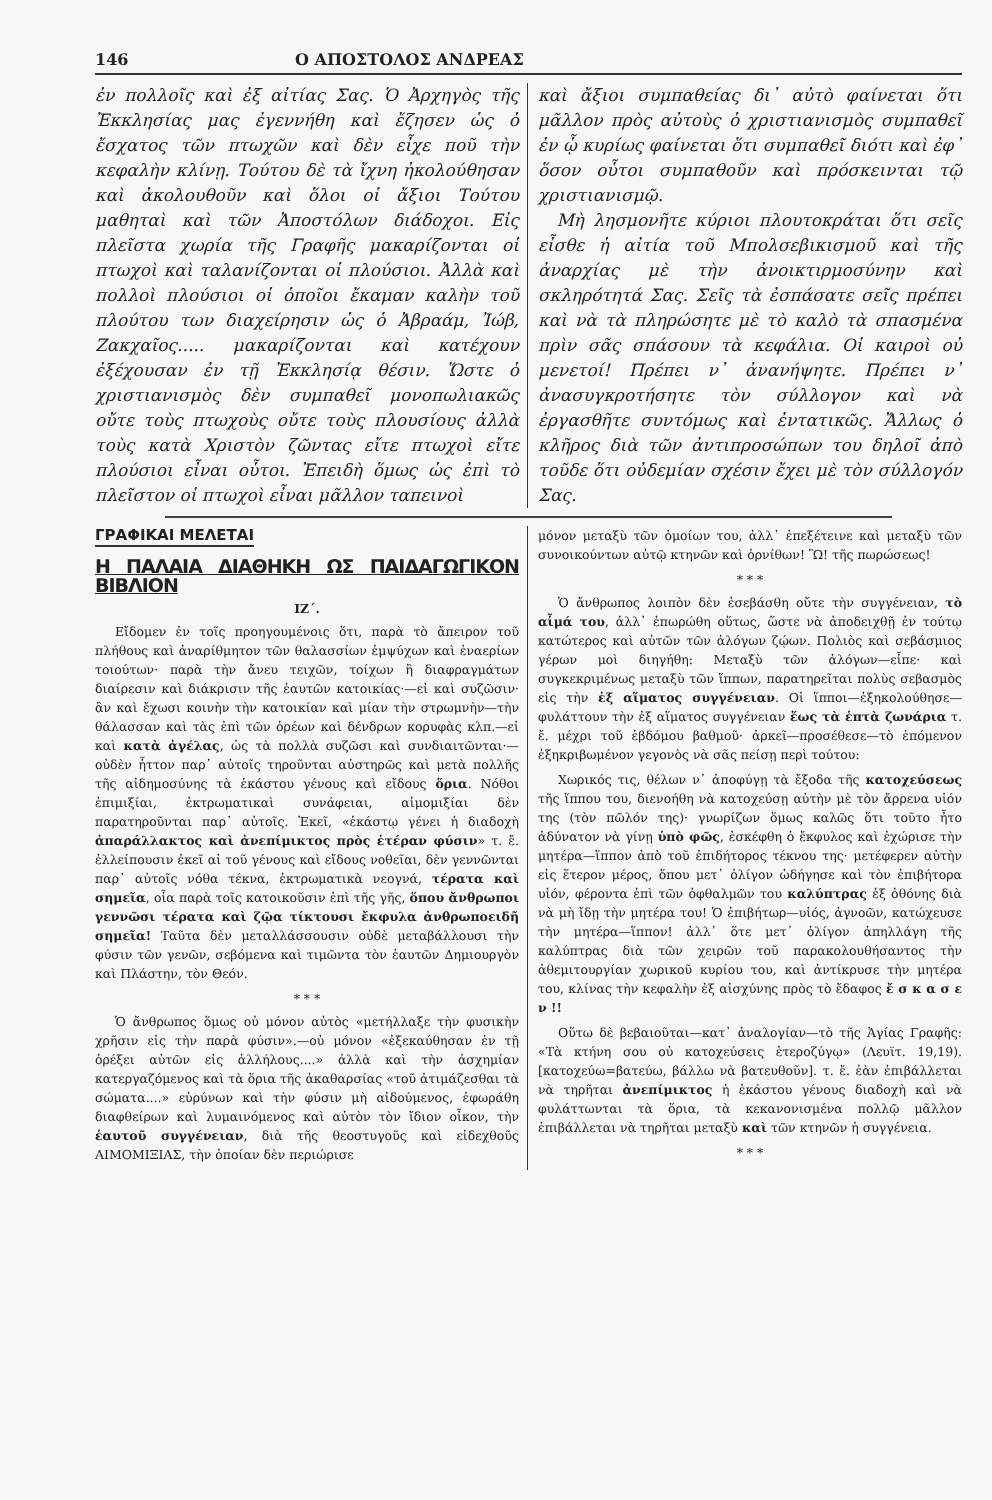146 Ο ΑΠΟΣΤΟΛΟΣ ΑΝΔΡΕΑΣ
ἐν πολλοῖς καὶ ἐξ αἰτίας Σας. Ὁ Ἀρχηγὸς τῆς Ἐκκλησίας μας ἐγεννήθη καὶ ἔζησεν ὡς ὁ ἔσχατος τῶν πτωχῶν καὶ δὲν εἶχε ποῦ τὴν κεφαλὴν κλίνῃ. Τούτου δὲ τὰ ἴχνη ἠκολούθησαν καὶ ἀκολουθοῦν καὶ ὅλοι οἱ ἄξιοι Τούτου μαθηταὶ καὶ τῶν Ἀποστόλων διάδοχοι. Εἰς πλεῖστα χωρία τῆς Γραφῆς μακαρίζονται οἱ πτωχοὶ καὶ ταλανίζονται οἱ πλούσιοι. Ἀλλὰ καὶ πολλοὶ πλούσιοι οἱ ὁποῖοι ἔκαμαν καλὴν τοῦ πλούτου των διαχείρησιν ὡς ὁ Ἀβραάμ, Ἰώβ, Ζακχαῖος..... μακαρίζονται καὶ κατέχουν ἐξέχουσαν ἐν τῇ Ἐκκλησίᾳ θέσιν. Ὥστε ὁ χριστιανισμὸς δὲν συμπαθεῖ μονοπωλιακῶς οὔτε τοὺς πτωχοὺς οὔτε τοὺς πλουσίους ἀλλὰ τοὺς κατὰ Χριστὸν ζῶντας εἴτε πτωχοὶ εἴτε πλούσιοι εἶναι οὗτοι. Ἐπειδὴ ὅμως ὡς ἐπὶ τὸ πλεῖστον οἱ πτωχοὶ εἶναι μᾶλλον ταπεινοὶ
καὶ ἄξιοι συμπαθείας δι᾽ αὐτὸ φαίνεται ὅτι μᾶλλον πρὸς αὐτοὺς ὁ χριστιανισμὸς συμπαθεῖ ἐν ᾧ κυρίως φαίνεται ὅτι συμπαθεῖ διότι καὶ ἐφ᾽ ὅσον οὗτοι συμπαθοῦν καὶ πρόσκεινται τῷ χριστιανισμῷ.
Μὴ λησμονῆτε κύριοι πλουτοκράται ὅτι σεῖς εἶσθε ἡ αἰτία τοῦ Μπολσεβικισμοῦ καὶ τῆς ἀναρχίας μὲ τὴν ἀνοικτιρμοσύνην καὶ σκληρότητά Σας. Σεῖς τὰ ἐσπάσατε σεῖς πρέπει καὶ νὰ τὰ πληρώσητε μὲ τὸ καλὸ τὰ σπασμένα πρὶν σᾶς σπάσουν τὰ κεφάλια. Οἱ καιροὶ οὐ μενετοί! Πρέπει ν᾽ ἀνανήψητε. Πρέπει ν᾽ ἀνασυγκροτήσητε τὸν σύλλογον καὶ νὰ ἐργασθῆτε συντόμως καὶ ἐντατικῶς. Ἄλλως ὁ κλῆρος διὰ τῶν ἀντιπροσώπων του δηλοῖ ἀπὸ τοῦδε ὅτι οὐδεμίαν σχέσιν ἔχει μὲ τὸν σύλλογόν Σας.
ΓΡΑΦΙΚΑΙ ΜΕΛΕΤΑΙ
Η ΠΑΛΑΙΑ ΔΙΑΘΗΚΗ ΩΣ ΠΑΙΔΑΓΩΓΙΚΟΝ ΒΙΒΛΙΟΝ
ΙΖ΄.
Εἴδομεν ἐν τοῖς προηγουμένοις ὅτι, παρὰ τὸ ἄπειρον τοῦ πλήθους καὶ ἀναρίθμητον τῶν θαλασσίων ἐμψύχων καὶ ἐναερίων τοιούτων· παρὰ τὴν ἄνευ τειχῶν, τοίχων ἢ διαφραγμάτων διαίρεσιν καὶ διάκρισιν τῆς ἑαυτῶν κατοικίας·—εἰ καὶ συζῶσιν· ἂν καὶ ἔχωσι κοινὴν τὴν κατοικίαν καὶ μίαν τὴν στρωμνὴν—τὴν θάλασσαν καὶ τὰς ἐπὶ τῶν ὀρέων καὶ δένδρων κορυφὰς κλπ.—εἰ καὶ κατὰ ἀγέλας, ὡς τὰ πολλὰ συζῶσι καὶ συνδιαιτῶνται·—οὐδὲν ἧττον παρ᾽ αὐτοῖς τηροῦνται αὐστηρῶς καὶ μετὰ πολλῆς τῆς αἰδημοσύνης τὰ ἑκάστου γένους καὶ εἴδους ὅρια. Νόθοι ἐπιμιξίαι, ἐκτρωματικαὶ συνάφειαι, αἱμομιξίαι δὲν παρατηροῦνται παρ᾽ αὐτοῖς. Ἐκεῖ, «ἑκάστῳ γένει ἡ διαδοχὴ ἀπαράλλακτος καὶ ἀνεπίμικτος πρὸς ἑτέραν φύσιν» τ. ἔ. ἐλλείπουσιν ἐκεῖ αἱ τοῦ γένους καὶ εἴδους νοθεῖαι, δὲν γεννῶνται παρ᾽ αὐτοῖς νόθα τέκνα, ἐκτρωματικὰ νεογνά, τέρατα καὶ σημεῖα, οἷα παρὰ τοῖς κατοικοῦσιν ἐπὶ τῆς γῆς, ὅπου ἄνθρωποι γεννῶσι τέρατα καὶ ζῷα τίκτουσι ἔκφυλα ἀνθρωποειδῆ σημεῖα! Ταῦτα δὲν μεταλλάσσουσιν οὐδὲ μεταβάλλουσι τὴν φύσιν τῶν γενῶν, σεβόμενα καὶ τιμῶντα τὸν ἑαυτῶν Δημιουργὸν καὶ Πλάστην, τὸν Θεόν.
* * *
Ὁ ἄνθρωπος ὅμως οὐ μόνον αὐτὸς «μετήλλαξε τὴν φυσικὴν χρῆσιν εἰς τὴν παρὰ φύσιν».—οὐ μόνον «ἐξεκαύθησαν ἐν τῇ ὀρέξει αὐτῶν εἰς ἀλλήλους....» ἀλλὰ καὶ τὴν ἀσχημίαν κατεργαζόμενος καὶ τὰ ὅρια τῆς ἀκαθαρσίας «τοῦ ἀτιμάζεσθαι τὰ σώματα....» εὐρύνων καὶ τὴν φύσιν μὴ αἰδούμενος, ἐφωράθη διαφθείρων καὶ λυμαινόμενος καὶ αὐτὸν τὸν ἴδιον οἶκον, τὴν ἑαυτοῦ συγγένειαν, διὰ τῆς θεοστυγοῦς καὶ εἰδεχθοῦς ΑΙΜΟΜΙΞΙΑΣ, τὴν ὁποίαν δὲν περιώρισε
μόνον μεταξὺ τῶν ὁμοίων του, ἀλλ᾽ ἐπεξέτεινε καὶ μεταξὺ τῶν συνοικούντων αὐτῷ κτηνῶν καὶ ὀρνίθων! Ὢ! τῆς πωρώσεως!
* * *
Ὁ ἄνθρωπος λοιπὸν δὲν ἐσεβάσθη οὔτε τὴν συγγένειαν, τὸ αἷμά του, ἀλλ᾽ ἐπωρώθη οὕτως, ὥστε νὰ ἀποδειχθῇ ἐν τούτῳ κατώτερος καὶ αὐτῶν τῶν ἀλόγων ζῴων. Πολιὸς καὶ σεβάσμιος γέρων μοὶ διηγήθη: Μεταξὺ τῶν ἀλόγων—εἶπε· καὶ συγκεκριμένως μεταξὺ τῶν ἵππων, παρατηρεῖται πολὺς σεβασμὸς εἰς τὴν ἐξ αἵματος συγγένειαν. Οἱ ἵπποι—ἐξηκολούθησε—φυλάττουν τὴν ἐξ αἵματος συγγένειαν ἕως τὰ ἑπτὰ ζωνάρια τ. ἔ. μέχρι τοῦ ἑβδόμου βαθμοῦ· ἀρκεῖ—προσέθεσε—τὸ ἑπόμενον ἐξηκριβωμένον γεγονὸς νὰ σᾶς πείσῃ περὶ τούτου:
Χωρικός τις, θέλων ν᾽ ἀποφύγῃ τὰ ἔξοδα τῆς κατοχεύσεως τῆς ἵππου του, διενοήθη νὰ κατοχεύσῃ αὐτὴν μὲ τὸν ἄρρενα υἱόν της (τὸν πῶλόν της)· γνωρίζων ὅμως καλῶς ὅτι τοῦτο ἦτο ἀδύνατον νὰ γίνῃ ὑπὸ φῶς, ἐσκέφθη ὁ ἔκφυλος καὶ ἐχώρισε τὴν μητέρα—ἵππον ἀπὸ τοῦ ἐπιδήτορος τέκνου της· μετέφερεν αὐτὴν εἰς ἕτερον μέρος, ὅπου μετ᾽ ὀλίγον ὡδήγησε καὶ τὸν ἐπιβήτορα υἱόν, φέροντα ἐπὶ τῶν ὀφθαλμῶν του καλύπτρας ἐξ ὀθόνης διὰ νὰ μὴ ἴδῃ τὴν μητέρα του! Ὁ ἐπιβήτωρ—υἱός, ἀγνοῶν, κατώχευσε τὴν μητέρα—ἵππον! ἀλλ᾽ ὅτε μετ᾽ ὀλίγον ἀπηλλάγη τῆς καλύπτρας διὰ τῶν χειρῶν τοῦ παρακολουθήσαντος τὴν ἀθεμιτουργίαν χωρικοῦ κυρίου του, καὶ ἀντίκρυσε τὴν μητέρα του, κλίνας τὴν κεφαλὴν ἐξ αἰσχύνης πρὸς τὸ ἔδαφος ἔ σ κ α σ ε ν !!
Οὕτω δὲ βεβαιοῦται—κατ᾽ ἀναλογίαν—τὸ τῆς Ἁγίας Γραφῆς: «Τὰ κτήνη σου οὐ κατοχεύσεις ἑτεροζύγῳ» (Λευϊτ. 19,19). [κατοχεύω=βατεύω, βάλλω νὰ βατευθοῦν]. τ. ἔ. ἐὰν ἐπιβάλλεται νὰ τηρῆται ἀνεπίμικτος ἡ ἑκάστου γένους διαδοχὴ καὶ νὰ φυλάττωνται τὰ ὅρια, τὰ κεκανονισμένα πολλῷ μᾶλλον ἐπιβάλλεται νὰ τηρῆται μεταξὺ καὶ τῶν κτηνῶν ἡ συγγένεια.
* * *